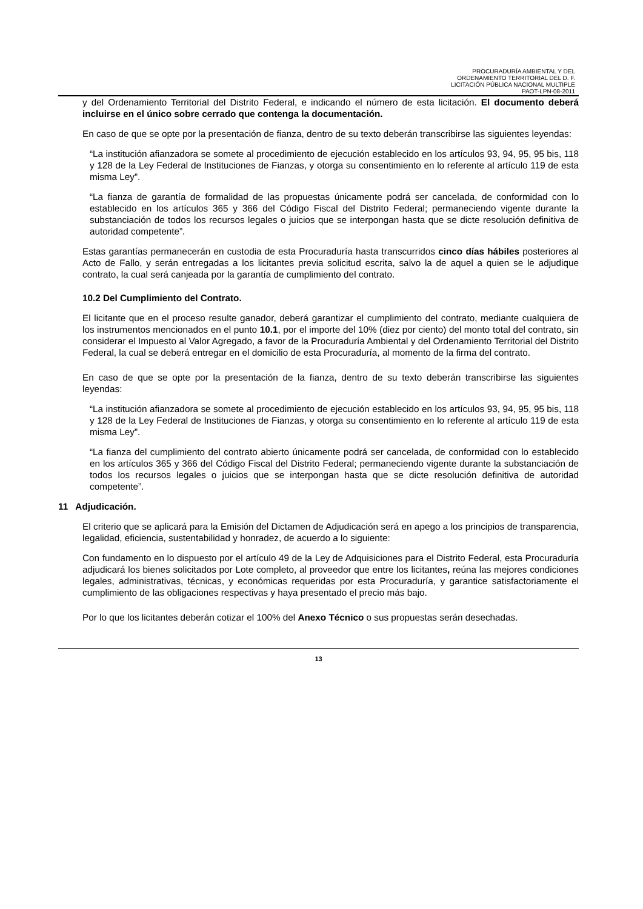PROCURADURÍA AMBIENTAL Y DEL
ORDENAMIENTO TERRITORIAL DEL D. F.
LICITACIÓN PÚBLICA NACIONAL MULTIPLE
PAOT-LPN-08-2011
y del Ordenamiento Territorial del Distrito Federal, e indicando el número de esta licitación. El documento deberá incluirse en el único sobre cerrado que contenga la documentación.
En caso de que se opte por la presentación de fianza, dentro de su texto deberán transcribirse las siguientes leyendas:
“La institución afianzadora se somete al procedimiento de ejecución establecido en los artículos 93, 94, 95, 95 bis, 118 y 128 de la Ley Federal de Instituciones de Fianzas, y otorga su consentimiento en lo referente al artículo 119 de esta misma Ley”.
“La fianza de garantía de formalidad de las propuestas únicamente podrá ser cancelada, de conformidad con lo establecido en los artículos 365 y 366 del Código Fiscal del Distrito Federal; permaneciendo vigente durante la substanciación de todos los recursos legales o juicios que se interpongan hasta que se dicte resolución definitiva de autoridad competente”.
Estas garantías permanecerán en custodia de esta Procuraduría hasta transcurridos cinco días hábiles posteriores al Acto de Fallo, y serán entregadas a los licitantes previa solicitud escrita, salvo la de aquel a quien se le adjudique contrato, la cual será canjeada por la garantía de cumplimiento del contrato.
10.2 Del Cumplimiento del Contrato.
El licitante que en el proceso resulte ganador, deberá garantizar el cumplimiento del contrato, mediante cualquiera de los instrumentos mencionados en el punto 10.1, por el importe del 10% (diez por ciento) del monto total del contrato, sin considerar el Impuesto al Valor Agregado, a favor de la Procuraduría Ambiental y del Ordenamiento Territorial del Distrito Federal, la cual se deberá entregar en el domicilio de esta Procuraduría, al momento de la firma del contrato.
En caso de que se opte por la presentación de la fianza, dentro de su texto deberán transcribirse las siguientes leyendas:
“La institución afianzadora se somete al procedimiento de ejecución establecido en los artículos 93, 94, 95, 95 bis, 118 y 128 de la Ley Federal de Instituciones de Fianzas, y otorga su consentimiento en lo referente al artículo 119 de esta misma Ley”.
“La fianza del cumplimiento del contrato abierto únicamente podrá ser cancelada, de conformidad con lo establecido en los artículos 365 y 366 del Código Fiscal del Distrito Federal; permaneciendo vigente durante la substanciación de todos los recursos legales o juicios que se interpongan hasta que se dicte resolución definitiva de autoridad competente”.
11 Adjudicación.
El criterio que se aplicará para la Emisión del Dictamen de Adjudicación será en apego a los principios de transparencia, legalidad, eficiencia, sustentabilidad y honradez, de acuerdo a lo siguiente:
Con fundamento en lo dispuesto por el artículo 49 de la Ley de Adquisiciones para el Distrito Federal, esta Procuraduría adjudicará los bienes solicitados por Lote completo, al proveedor que entre los licitantes, reúna las mejores condiciones legales, administrativas, técnicas, y económicas requeridas por esta Procuraduría, y garantice satisfactoriamente el cumplimiento de las obligaciones respectivas y haya presentado el precio más bajo.
Por lo que los licitantes deberán cotizar el 100% del Anexo Técnico o sus propuestas serán desechadas.
13